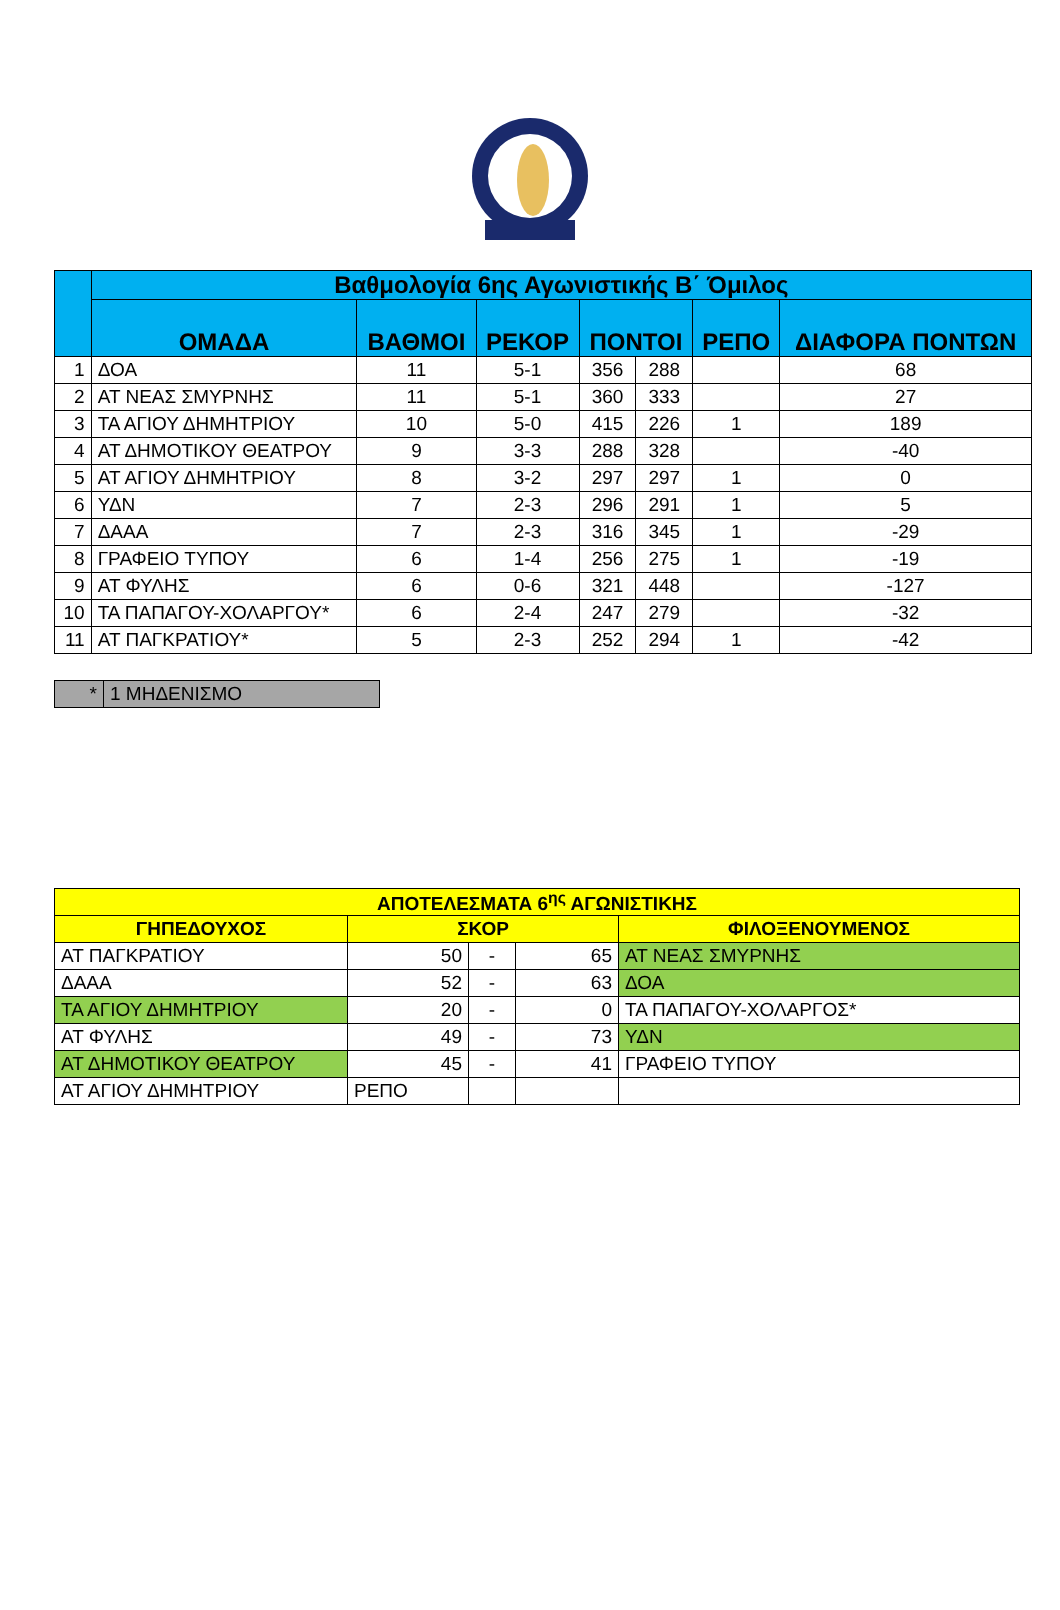| | Βαθμολογία 6ης Αγωνιστικής Β΄ Όμιλος | | | | | | |
| --- | --- | --- | --- | --- | --- | --- | --- |
| | ΟΜΑΔΑ | ΒΑΘΜΟΙ | ΡΕΚΟΡ | ΠΟΝΤΟΙ | | ΡΕΠΟ | ΔΙΑΦΟΡΑ ΠΟΝΤΩΝ |
| 1 | ΔΟΑ | 11 | 5-1 | 356 | 288 | | 68 |
| 2 | ΑΤ ΝΕΑΣ ΣΜΥΡΝΗΣ | 11 | 5-1 | 360 | 333 | | 27 |
| 3 | ΤΑ ΑΓΙΟΥ ΔΗΜΗΤΡΙΟΥ | 10 | 5-0 | 415 | 226 | 1 | 189 |
| 4 | ΑΤ ΔΗΜΟΤΙΚΟΥ ΘΕΑΤΡΟΥ | 9 | 3-3 | 288 | 328 | | -40 |
| 5 | ΑΤ ΑΓΙΟΥ ΔΗΜΗΤΡΙΟΥ | 8 | 3-2 | 297 | 297 | 1 | 0 |
| 6 | ΥΔΝ | 7 | 2-3 | 296 | 291 | 1 | 5 |
| 7 | ΔΑΑΑ | 7 | 2-3 | 316 | 345 | 1 | -29 |
| 8 | ΓΡΑΦΕΙΟ ΤΥΠΟΥ | 6 | 1-4 | 256 | 275 | 1 | -19 |
| 9 | ΑΤ ΦΥΛΗΣ | 6 | 0-6 | 321 | 448 | | -127 |
| 10 | ΤΑ ΠΑΠΑΓΟΥ-ΧΟΛΑΡΓΟΥ* | 6 | 2-4 | 247 | 279 | | -32 |
| 11 | ΑΤ ΠΑΓΚΡΑΤΙΟΥ* | 5 | 2-3 | 252 | 294 | 1 | -42 |
| * | 1 ΜΗΔΕΝΙΣΜΟ |
| ΑΠΟΤΕΛΕΣΜΑΤΑ 6<sup>ης</sup> ΑΓΩΝΙΣΤΙΚΗΣ | | | | |
| --- | --- | --- | --- | --- |
| ΓΗΠΕΔΟΥΧΟΣ | ΣΚΟΡ | | | ΦΙΛΟΞΕΝΟΥΜΕΝΟΣ |
| ΑΤ ΠΑΓΚΡΑΤΙΟΥ | 50 | - | 65 | ΑΤ ΝΕΑΣ ΣΜΥΡΝΗΣ |
| ΔΑΑΑ | 52 | - | 63 | ΔΟΑ |
| ΤΑ ΑΓΙΟΥ ΔΗΜΗΤΡΙΟΥ | 20 | - | 0 | ΤΑ ΠΑΠΑΓΟΥ-ΧΟΛΑΡΓΟΣ* |
| ΑΤ ΦΥΛΗΣ | 49 | - | 73 | ΥΔΝ |
| ΑΤ ΔΗΜΟΤΙΚΟΥ ΘΕΑΤΡΟΥ | 45 | - | 41 | ΓΡΑΦΕΙΟ ΤΥΠΟΥ |
| ΑΤ ΑΓΙΟΥ ΔΗΜΗΤΡΙΟΥ | ΡΕΠΟ | | | |